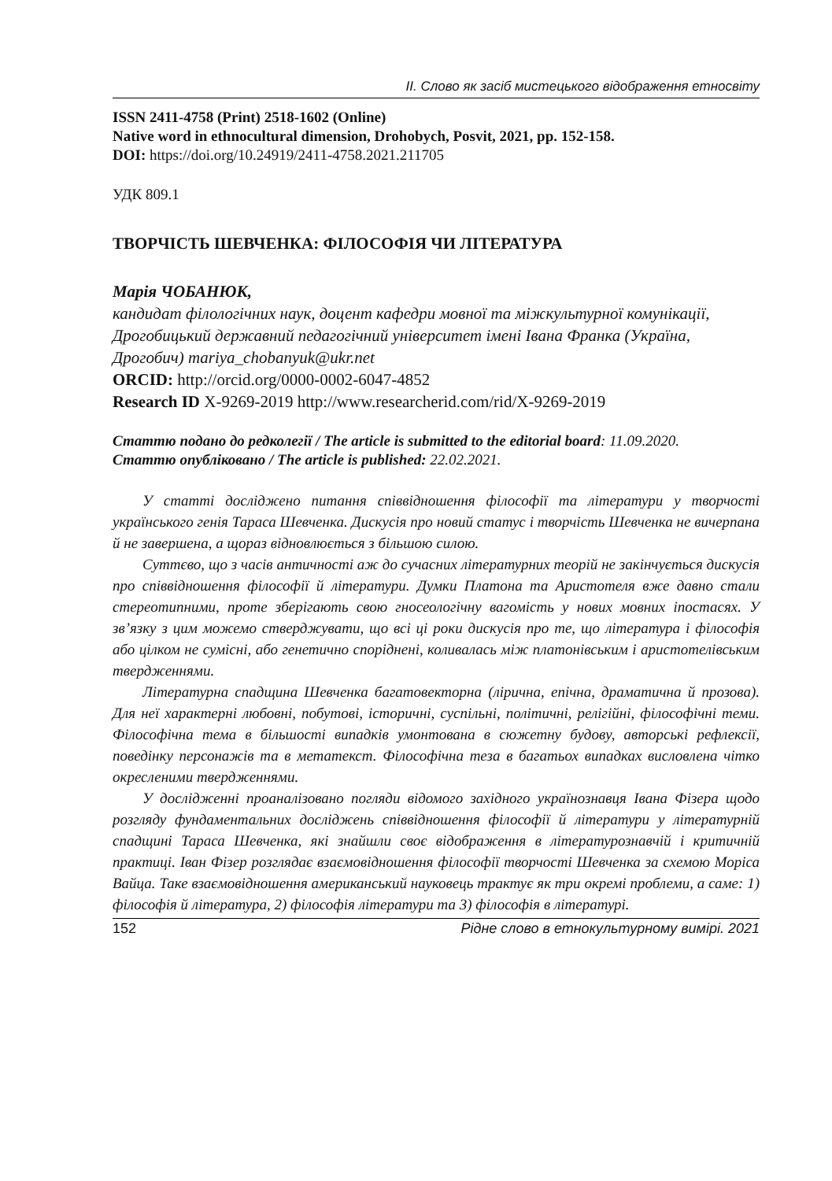ІІ. Слово як засіб мистецького відображення етносвіту
ISSN 2411-4758 (Print) 2518-1602 (Online)
Native word in ethnocultural dimension, Drohobych, Posvit, 2021, pp. 152-158.
DOI: https://doi.org/10.24919/2411-4758.2021.211705
УДК 809.1
ТВОРЧІСТЬ ШЕВЧЕНКА: ФІЛОСОФІЯ ЧИ ЛІТЕРАТУРА
Марія ЧОБАНЮК,
кандидат філологічних наук, доцент кафедри мовної та міжкультурної комунікації, Дрогобицький державний педагогічний університет імені Івана Франка (Україна, Дрогобич) mariya_chobanyuk@ukr.net
ORCID: http://orcid.org/0000-0002-6047-4852
Research ID X-9269-2019 http://www.researcherid.com/rid/X-9269-2019
Статтю подано до редколегії / The article is submitted to the editorial board: 11.09.2020.
Статтю опубліковано / The article is published: 22.02.2021.
У статті досліджено питання співвідношення філософії та літератури у творчості українського генія Тараса Шевченка. Дискусія про новий статус і творчість Шевченка не вичерпана й не завершена, а щораз відновлюється з більшою силою.
Суттєво, що з часів античності аж до сучасних літературних теорій не закінчується дискусія про співвідношення філософії й літератури. Думки Платона та Аристотеля вже давно стали стереотипними, проте зберігають свою гносеологічну вагомість у нових мовних іпостасях. У зв’язку з цим можемо стверджувати, що всі ці роки дискусія про те, що література і філософія або цілком не сумісні, або генетично споріднені, коливалась між платонівським і аристотелівським твердженнями.
Літературна спадщина Шевченка багатовекторна (лірична, епічна, драматична й прозова). Для неї характерні любовні, побутові, історичні, суспільні, політичні, релігійні, філософічні теми. Філософічна тема в більшості випадків умонтована в сюжетну будову, авторські рефлексії, поведінку персонажів та в метатекст. Філософічна теза в багатьох випадках висловлена чітко окресленими твердженнями.
У дослідженні проаналізовано погляди відомого західного українознавця Івана Фізера щодо розгляду фундаментальних досліджень співвідношення філософії й літератури у літературній спадщині Тараса Шевченка, які знайшли своє відображення в літературознавчій і критичній практиці. Іван Фізер розглядає взаємовідношення філософії творчості Шевченка за схемою Моріса Вайца. Таке взаємовідношення американський науковець трактує як три окремі проблеми, а саме: 1) філософія й література, 2) філософія літератури та 3) філософія в літературі.
152 Рідне слово в етнокультурному вимірі. 2021